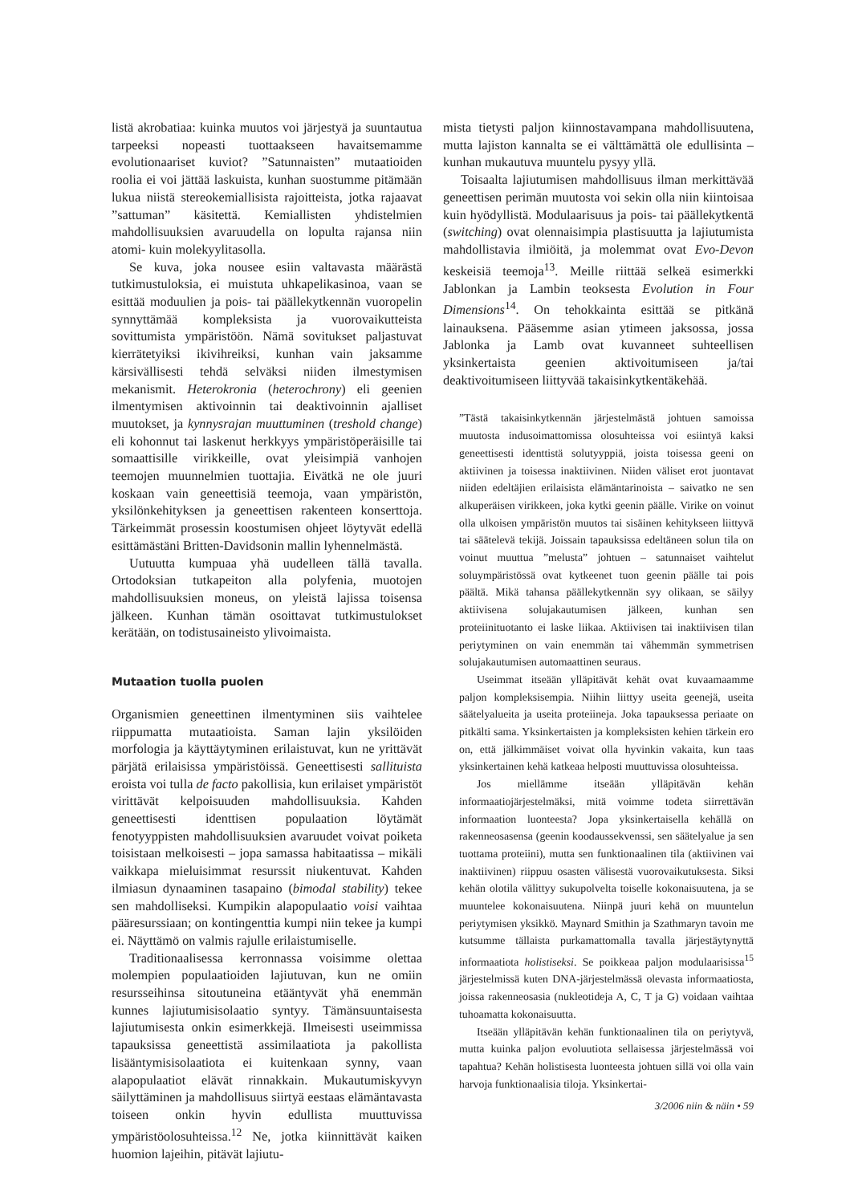listä akrobatiaa: kuinka muutos voi järjestyä ja suuntautua tarpeeksi nopeasti tuottaakseen havaitsemamme evolutionaariset kuviot? ”Satunnaisten” mutaatioiden roolia ei voi jättää laskuista, kunhan suostumme pitämään lukua niistä stereokemiallisista rajoitteista, jotka rajaavat ”sattuman” käsitettä. Kemiallisten yhdistelmien mahdollisuuksien avaruudella on lopulta rajansa niin atomi- kuin molekyylitasolla.
Se kuva, joka nousee esiin valtavasta määrästä tutkimustuloksia, ei muistuta uhkapelikasinoa, vaan se esittää moduulien ja pois- tai päällekytkennän vuoropelin synnyttämää kompleksista ja vuorovaikutteista sovittumista ympäristöön. Nämä sovitukset paljastuvat kierrätetyiksi ikivihreiksi, kunhan vain jaksamme kärsivällisesti tehdä selväksi niiden ilmestymisen mekanismit. Heterokronia (heterochrony) eli geenien ilmentymisen aktivoinnin tai deaktivoinnin ajalliset muutokset, ja kynnysrajan muuttuminen (treshold change) eli kohonnut tai laskenut herkkyys ympäristöperäisille tai somaattisille virikkeille, ovat yleisimpiä vanhojen teemojen muunnelmien tuottajia. Eivätkä ne ole juuri koskaan vain geneettisiä teemoja, vaan ympäristön, yksilönkehityksen ja geneettisen rakenteen konserttoja. Tärkeimmät prosessin koostumisen ohjeet löytyvät edellä esittämästäni Britten-Davidsonin mallin lyhennelmästä.
Uutuutta kumpuaa yhä uudelleen tällä tavalla. Ortodoksian tutkapeiton alla polyfenia, muotojen mahdollisuuksien moneus, on yleistä lajissa toisensa jälkeen. Kunhan tämän osoittavat tutkimustulokset kerätään, on todistusaineisto ylivoimaista.
Mutaation tuolla puolen
Organismien geneettinen ilmentyminen siis vaihtelee riippumatta mutaatioista. Saman lajin yksilöiden morfologia ja käyttäytyminen erilaistuvat, kun ne yrittävät pärjätä erilaisissa ympäristöissä. Geneettisesti sallituista eroista voi tulla de facto pakollisia, kun erilaiset ympäristöt virittävät kelpoisuuden mahdollisuuksia. Kahden geneettisesti identtisen populaation löytämät fenotyyppisten mahdollisuuksien avaruudet voivat poiketa toisistaan melkoisesti – jopa samassa habitaatissa – mikäli vaikkapa mieluisimmat resurssit niukentuvat. Kahden ilmiasun dynaaminen tasapaino (bimodal stability) tekee sen mahdolliseksi. Kumpikin alapopulaatio voisi vaihtaa pääresurssiaan; on kontingenttia kumpi niin tekee ja kumpi ei. Näyttämö on valmis rajulle erilaistumiselle.
Traditionaalisessa kerronnassa voisimme olettaa molempien populaatioiden lajiutuvan, kun ne omiin resursseihinsa sitoutuneina etääntyvät yhä enemmän kunnes lajiutumisisolaatio syntyy. Tämänsuuntaisesta lajiutumisesta onkin esimerkkejä. Ilmeisesti useimmissa tapauksissa geneettistä assimilaatiota ja pakollista lisääntymisisolaatiota ei kuitenkaan synny, vaan alapopulaatiot elävät rinnakkain. Mukautumiskyvyn säilyttäminen ja mahdollisuus siirtyä eestaas elämäntavasta toiseen onkin hyvin edullista muuttuvissa ympäristöolosuhteissa.<sup>12</sup> Ne, jotka kiinnittävät kaiken huomion lajeihin, pitävät lajiutu-
mista tietysti paljon kiinnostavampana mahdollisuutena, mutta lajiston kannalta se ei välttämättä ole edullisinta – kunhan mukautuva muuntelu pysyy yllä.
Toisaalta lajiutumisen mahdollisuus ilman merkittävää geneettisen perimän muutosta voi sekin olla niin kiintoisaa kuin hyödyllistä. Modulaarisuus ja pois- tai päällekytkentä (switching) ovat olennaisimpia plastisuutta ja lajiutumista mahdollistavia ilmiöitä, ja molemmat ovat Evo-Devon keskeisiä teemoja<sup>13</sup>. Meille riittää selkeä esimerkki Jablonkan ja Lambin teoksesta Evolution in Four Dimensions<sup>14</sup>. On tehokkainta esittää se pitkänä lainauksena. Pääsemme asian ytimeen jaksossa, jossa Jablonka ja Lamb ovat kuvanneet suhteellisen yksinkertaista geenien aktivoitumiseen ja/tai deaktivoitumiseen liittyvää takaisinkytkentäkehää.
”Tästä takaisinkytkennän järjestelmästä johtuen samoissa muutosta indusoimattomissa olosuhteissa voi esiintyä kaksi geneettisesti identtistä solutyyppiä, joista toisessa geeni on aktiivinen ja toisessa inaktiivinen. Niiden väliset erot juontavat niiden edeltäjien erilaisista elämäntarinoista – saivatko ne sen alkuperäisen virikkeen, joka kytki geenin päälle. Virike on voinut olla ulkoisen ympäristön muutos tai sisäinen kehitykseen liittyvä tai säätelevä tekijä. Joissain tapauksissa edeltäneen solun tila on voinut muuttua ”melusta” johtuen – satunnaiset vaihtelut soluympäristössä ovat kytkeenet tuon geenin päälle tai pois päältä. Mikä tahansa päällekytkennän syy olikaan, se säilyy aktiivisena solujakautumisen jälkeen, kunhan sen proteiinituotanto ei laske liikaa. Aktiivisen tai inaktiivisen tilan periytyminen on vain enemmän tai vähemmän symmetrisen solujakautumisen automaattinen seuraus.
Useimmat itseään ylläpitävät kehät ovat kuvaamaamme paljon kompleksisempia. Niihin liittyy useita geenejä, useita säätelyalueita ja useita proteiineja. Joka tapauksessa periaate on pitkälti sama. Yksinkertaisten ja kompleksisten kehien tärkein ero on, että jälkimmäiset voivat olla hyvinkin vakaita, kun taas yksinkertainen kehä katkeaa helposti muuttuvissa olosuhteissa.
Jos miellämme itseään ylläpitävän kehän informaatiojärjestelmäksi, mitä voimme todeta siirrettävän informaation luonteesta? Jopa yksinkertaisella kehällä on rakenneosasensa (geenin koodaussekvenssi, sen säätelyalue ja sen tuottama proteiini), mutta sen funktionaalinen tila (aktiivinen vai inaktiivinen) riippuu osasten välisestä vuorovaikutuksesta. Siksi kehän olotila välittyy sukupolvelta toiselle kokonaisuutena, ja se muuntelee kokonaisuutena. Niinpä juuri kehä on muuntelun periytymisen yksikkö. Maynard Smithin ja Szathmaryn tavoin me kutsumme tällaista purkamattomalla tavalla järjestäytynyttä informaatiota holistiseksi. Se poikkeaa paljon modulaarisissa<sup>15</sup> järjestelmissä kuten DNA-järjestelmässä olevasta informaatiosta, joissa rakenneosasia (nukleotideja A, C, T ja G) voidaan vaihtaa tuhoamatta kokonaisuutta.
Itseään ylläpitävän kehän funktionaalinen tila on periytyvä, mutta kuinka paljon evoluutiota sellaisessa järjestelmässä voi tapahtua? Kehän holistisesta luonteesta johtuen sillä voi olla vain harvoja funktionaalisia tiloja. Yksinkertai-
3/2006 niin & näin • 59